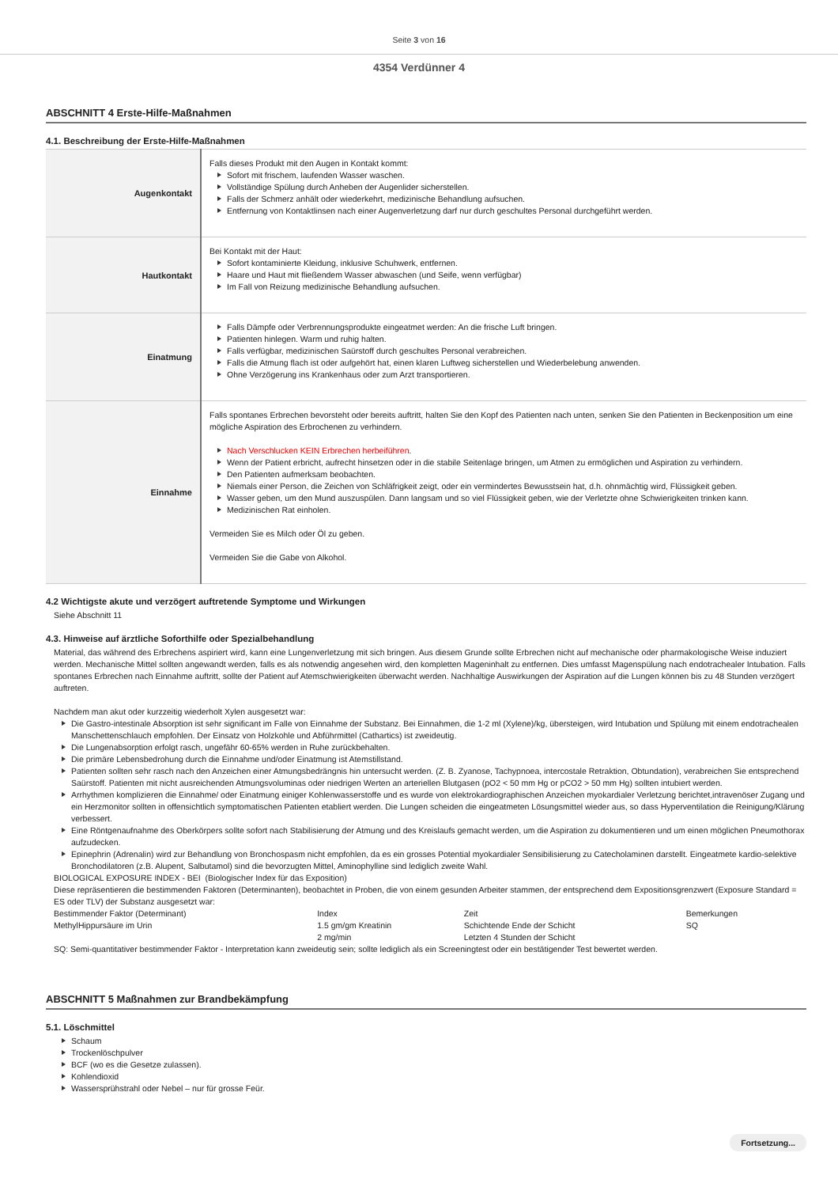Seite 3 von 16
4354 Verdünner 4
ABSCHNITT 4 Erste-Hilfe-Maßnahmen
4.1. Beschreibung der Erste-Hilfe-Maßnahmen
| Augenkontakt | Falls dieses Produkt mit den Augen in Kontakt kommt: Sofort mit frischem, laufenden Wasser waschen. Vollständige Spülung durch Anheben der Augenlider sicherstellen. Falls der Schmerz anhält oder wiederkehrt, medizinische Behandlung aufsuchen. Entfernung von Kontaktlinsen nach einer Augenverletzung darf nur durch geschultes Personal durchgeführt werden. |
| Hautkontakt | Bei Kontakt mit der Haut: Sofort kontaminierte Kleidung, inklusive Schuhwerk, entfernen. Haare und Haut mit fließendem Wasser abwaschen (und Seife, wenn verfügbar) Im Fall von Reizung medizinische Behandlung aufsuchen. |
| Einatmung | Falls Dämpfe oder Verbrennungsprodukte eingeatmet werden: An die frische Luft bringen. Patienten hinlegen. Warm und ruhig halten. Falls verfügbar, medizinischen Saürstoff durch geschultes Personal verabreichen. Falls die Atmung flach ist oder aufgehört hat, einen klaren Luftweg sicherstellen und Wiederbelebung anwenden. Ohne Verzögerung ins Krankenhaus oder zum Arzt transportieren. |
| Einnahme | Falls spontanes Erbrechen bevorsteht oder bereits auftritt, halten Sie den Kopf des Patienten nach unten, senken Sie den Patienten in Beckenposition um eine mögliche Aspiration des Erbrochenen zu verhindern. Nach Verschlucken KEIN Erbrechen herbeiführen . Wenn der Patient erbricht, aufrecht hinsetzen oder in die stabile Seitenlage bringen, um Atmen zu ermöglichen und Aspiration zu verhindern. Den Patienten aufmerksam beobachten. Niemals einer Person, die Zeichen von Schläfrigkeit zeigt, oder ein vermindertes Bewusstsein hat, d.h. ohnmächtig wird, Flüssigkeit geben. Wasser geben, um den Mund auszuspülen. Dann langsam und so viel Flüssigkeit geben, wie der Verletzte ohne Schwierigkeiten trinken kann. Medizinischen Rat einholen. Vermeiden Sie es Milch oder Öl zu geben. Vermeiden Sie die Gabe von Alkohol. |
4.2 Wichtigste akute und verzögert auftretende Symptome und Wirkungen
Siehe Abschnitt 11
4.3. Hinweise auf ärztliche Soforthilfe oder Spezialbehandlung
Material, das während des Erbrechens aspiriert wird, kann eine Lungenverletzung mit sich bringen. Aus diesem Grunde sollte Erbrechen nicht auf mechanische oder pharmakologische Weise induziert werden. Mechanische Mittel sollten angewandt werden, falls es als notwendig angesehen wird, den kompletten Mageninhalt zu entfernen. Dies umfasst Magenspülung nach endotrachealer Intubation. Falls spontanes Erbrechen nach Einnahme auftritt, sollte der Patient auf Atemschwierigkeiten überwacht werden. Nachhaltige Auswirkungen der Aspiration auf die Lungen können bis zu 48 Stunden verzögert auftreten.
Nachdem man akut oder kurzzeitig wiederholt Xylen ausgesetzt war:
Die Gastro-intestinale Absorption ist sehr significant im Falle von Einnahme der Substanz. Bei Einnahmen, die 1-2 ml (Xylene)/kg, übersteigen, wird Intubation und Spülung mit einem endotrachealen Manschettenschlauch empfohlen. Der Einsatz von Holzkohle und Abführmittel (Cathartics) ist zweideutig.
Die Lungenabsorption erfolgt rasch, ungefähr 60-65% werden in Ruhe zurückbehalten.
Die primäre Lebensbedrohung durch die Einnahme und/oder Einatmung ist Atemstillstand.
Patienten sollten sehr rasch nach den Anzeichen einer Atmungsbedrängnis hin untersucht werden. (Z. B. Zyanose, Tachypnoea, intercostale Retraktion, Obtundation), verabreichen Sie entsprechend Saürstoff. Patienten mit nicht ausreichenden Atmungsvoluminas oder niedrigen Werten an arteriellen Blutgasen (pO2 < 50 mm Hg or pCO2 > 50 mm Hg) sollten intubiert werden.
Arrhythmen komplizieren die Einnahme/ oder Einatmung einiger Kohlenwasserstoffe und es wurde von elektrokardiographischen Anzeichen myokardialer Verletzung berichtet,intravenöser Zugang und ein Herzmonitor sollten in offensichtlich symptomatischen Patienten etabliert werden. Die Lungen scheiden die eingeatmeten Lösungsmittel wieder aus, so dass Hyperventilation die Reinigung/Klärung verbessert.
Eine Röntgenaufnahme des Oberkörpers sollte sofort nach Stabilisierung der Atmung und des Kreislaufs gemacht werden, um die Aspiration zu dokumentieren und um einen möglichen Pneumothorax aufzudecken.
Epinephrin (Adrenalin) wird zur Behandlung von Bronchospasm nicht empfohlen, da es ein grosses Potential myokardialer Sensibilisierung zu Catecholaminen darstellt. Eingeatmete kardio-selektive Bronchodilatoren (z.B. Alupent, Salbutamol) sind die bevorzugten Mittel, Aminophylline sind lediglich zweite Wahl.
BIOLOGICAL EXPOSURE INDEX - BEI (Biologischer Index für das Exposition)
Diese repräsentieren die bestimmenden Faktoren (Determinanten), beobachtet in Proben, die von einem gesunden Arbeiter stammen, der entsprechend dem Expositionsgrenzwert (Exposure Standard = ES oder TLV) der Substanz ausgesetzt war:
| Bestimmender Faktor (Determinant) | Index | Zeit | Bemerkungen |
| MethylHippursäure im Urin | 1.5 gm/gm Kreatinin | Schichtende Ende der Schicht | SQ |
| | 2 mg/min | Letzten 4 Stunden der Schicht | |
SQ: Semi-quantitativer bestimmender Faktor - Interpretation kann zweideutig sein; sollte lediglich als ein Screeningtest oder ein bestätigender Test bewertet werden.
ABSCHNITT 5 Maßnahmen zur Brandbekämpfung
5.1. Löschmittel
Schaum
Trockenlöschpulver
BCF (wo es die Gesetze zulassen).
Kohlendioxid
Wassersprühstrahl oder Nebel – nur für grosse Feür.
Fortsetzung...